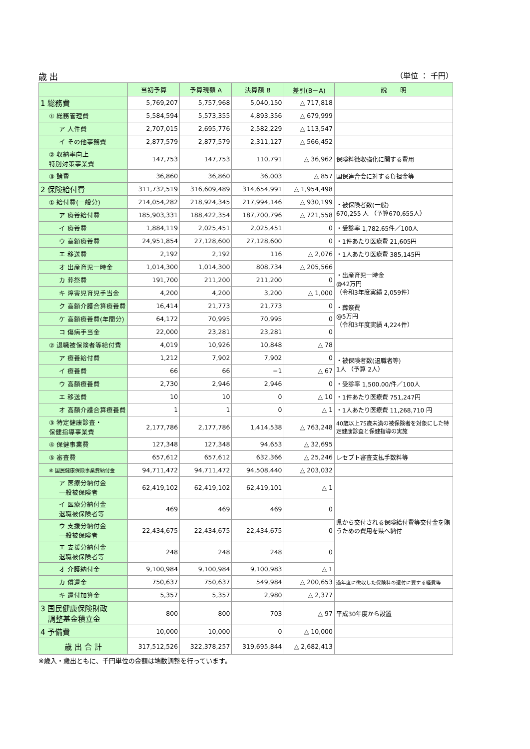歳 出 （単位 ： 千円）
| | 当初予算 | 予算現額 A | 決算額 B | 差引(B－A) | 説 明 |
| --- | --- | --- | --- | --- | --- |
| 1 総務費 | 5,769,207 | 5,757,968 | 5,040,150 | △ 717,818 | |
| ① 総務管理費 | 5,584,594 | 5,573,355 | 4,893,356 | △ 679,999 | |
| ア 人件費 | 2,707,015 | 2,695,776 | 2,582,229 | △ 113,547 | |
| イ その他事務費 | 2,877,579 | 2,877,579 | 2,311,127 | △ 566,452 | |
| ② 収納率向上 特別対策事業費 | 147,753 | 147,753 | 110,791 | △ 36,962 | 保険料徴収強化に関する費用 |
| ③ 諸費 | 36,860 | 36,860 | 36,003 | △ 857 | 国保連合会に対する負担金等 |
| 2 保険給付費 | 311,732,519 | 316,609,489 | 314,654,991 | △ 1,954,498 | |
| ① 給付費(一般分) | 214,054,282 | 218,924,345 | 217,994,146 | △ 930,199 | ・被保険者数(一般) 670,255 人 （予算670,655人） |
| ア 療養給付費 | 185,903,331 | 188,422,354 | 187,700,796 | △ 721,558 | |
| イ 療養費 | 1,884,119 | 2,025,451 | 2,025,451 | 0 | ・受診率 1,782.65件／100人 |
| ウ 高額療養費 | 24,951,854 | 27,128,600 | 27,128,600 | 0 | ・1件あたり医療費 21,605円 |
| エ 移送費 | 2,192 | 2,192 | 116 | △ 2,076 | ・1人あたり医療費 385,145円 |
| オ 出産育児一時金 | 1,014,300 | 1,014,300 | 808,734 | △ 205,566 | ・出産育児一時金 @42万円 （令和3年度実績 2,059件） ・葬祭費 @5万円 （令和3年度実績 4,224件） |
| カ 葬祭費 | 191,700 | 211,200 | 211,200 | 0 | |
| キ 障害児育児手当金 | 4,200 | 4,200 | 3,200 | △ 1,000 | |
| ク 高額介護合算療養費 | 16,414 | 21,773 | 21,773 | 0 | |
| ケ 高額療養費(年間分) | 64,172 | 70,995 | 70,995 | 0 | |
| コ 傷病手当金 | 22,000 | 23,281 | 23,281 | 0 | |
| ② 退職被保険者等給付費 | 4,019 | 10,926 | 10,848 | △ 78 | |
| ア 療養給付費 | 1,212 | 7,902 | 7,902 | 0 | ・被保険者数(退職者等) 1人 （予算 2人） |
| イ 療養費 | 66 | 66 | −1 | △ 67 | |
| ウ 高額療養費 | 2,730 | 2,946 | 2,946 | 0 | ・受診率 1,500.00/件／100人 |
| エ 移送費 | 10 | 10 | 0 | △ 10 | ・1件あたり医療費 751,247円 |
| オ 高額介護合算療養費 | 1 | 1 | 0 | △ 1 | ・1人あたり医療費 11,268,710 円 |
| ③ 特定健康診査・ 保健指導事業費 | 2,177,786 | 2,177,786 | 1,414,538 | △ 763,248 | 40歳以上75歳未満の被保険者を対象にした特定健康診査と保健指導の実施 |
| ④ 保健事業費 | 127,348 | 127,348 | 94,653 | △ 32,695 | |
| ⑤ 審査費 | 657,612 | 657,612 | 632,366 | △ 25,246 | レセプト審査支払手数料等 |
| ⑥ 国民健康保険事業費納付金 | 94,711,472 | 94,711,472 | 94,508,440 | △ 203,032 | |
| ア 医療分納付金 一般被保険者 | 62,419,102 | 62,419,102 | 62,419,101 | △ 1 | 県から交付される保険給付費等交付金を賄うための費用を県へ納付 |
| イ 医療分納付金 退職被保険者等 | 469 | 469 | 469 | 0 | |
| ウ 支援分納付金 一般被保険者 | 22,434,675 | 22,434,675 | 22,434,675 | 0 | |
| エ 支援分納付金 退職被保険者等 | 248 | 248 | 248 | 0 | |
| オ 介護納付金 | 9,100,984 | 9,100,984 | 9,100,983 | △ 1 | |
| カ 償還金 | 750,637 | 750,637 | 549,984 | △ 200,653 | 過年度に徴収した保険料の還付に要する経費等 |
| キ 還付加算金 | 5,357 | 5,357 | 2,980 | △ 2,377 | |
| 3 国民健康保険財政 調整基金積立金 | 800 | 800 | 703 | △ 97 | 平成30年度から設置 |
| 4 予備費 | 10,000 | 10,000 | 0 | △ 10,000 | |
| 歳 出 合 計 | 317,512,526 | 322,378,257 | 319,695,844 | △ 2,682,413 | |
※歳入・歳出ともに、千円単位の金額は端数調整を行っています。